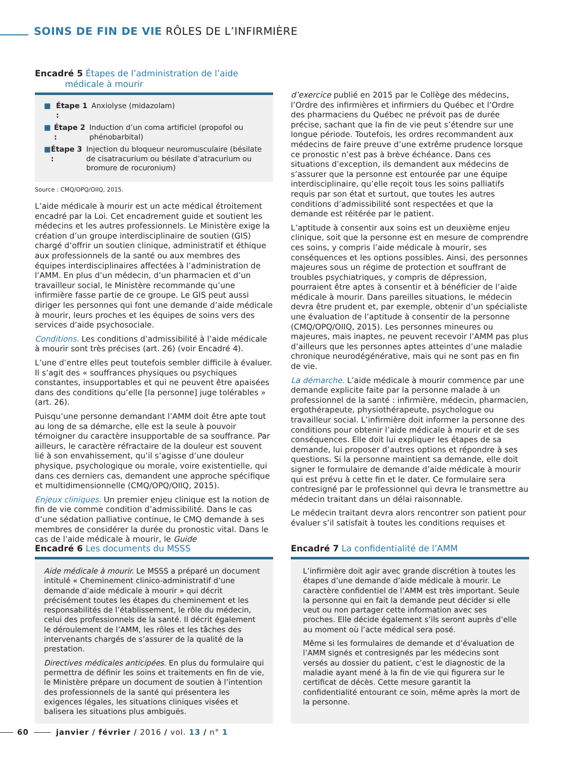SOINS DE FIN DE VIE RÔLES DE L’INFIRMIÈRE
Encadré 5 Étapes de l’administration de l’aide
médicale à mourir
■ Étape 1 : Anxiolyse (midazolam)
■ Étape 2 : Induction d’un coma artificiel (propofol ou phénobarbital)
■ Étape 3 : Injection du bloqueur neuromusculaire (bésilate de cisatracurium ou bésilate d’atracurium ou bromure de rocuronium)
Source : CMQ/OPQ/OIIQ, 2015.
L’aide médicale à mourir est un acte médical étroitement encadré par la Loi. Cet encadrement guide et soutient les médecins et les autres professionnels. Le Ministère exige la création d’un groupe interdisciplinaire de soutien (GIS) chargé d’offrir un soutien clinique, administratif et éthique aux professionnels de la santé ou aux membres des équipes interdisciplinaires affectées à l’administration de l’AMM. En plus d’un médecin, d’un pharmacien et d’un travailleur social, le Ministère recommande qu’une infirmière fasse partie de ce groupe. Le GIS peut aussi diriger les personnes qui font une demande d’aide médicale à mourir, leurs proches et les équipes de soins vers des services d’aide psychosociale.
Conditions. Les conditions d’admissibilité à l’aide médicale à mourir sont très précises (art. 26) (voir Encadré 4).
L’une d’entre elles peut toutefois sembler difficile à évaluer. Il s’agit des « souffrances physiques ou psychiques constantes, insupportables et qui ne peuvent être apaisées dans des conditions qu’elle [la personne] juge tolérables » (art. 26).
Puisqu’une personne demandant l’AMM doit être apte tout au long de sa démarche, elle est la seule à pouvoir témoigner du caractère insupportable de sa souffrance. Par ailleurs, le caractère réfractaire de la douleur est souvent lié à son envahissement, qu’il s’agisse d’une douleur physique, psychologique ou morale, voire existentielle, qui dans ces derniers cas, demandent une approche spécifique et multidimensionnelle (CMQ/OPQ/OIIQ, 2015).
Enjeux cliniques. Un premier enjeu clinique est la notion de fin de vie comme condition d’admissibilité. Dans le cas d’une sédation palliative continue, le CMQ demande à ses membres de considérer la durée du pronostic vital. Dans le cas de l’aide médicale à mourir, le Guide
d’exercice publié en 2015 par le Collège des médecins, l’Ordre des infirmières et infirmiers du Québec et l’Ordre des pharmaciens du Québec ne prévoit pas de durée précise, sachant que la fin de vie peut s’étendre sur une longue période. Toutefois, les ordres recommandent aux médecins de faire preuve d’une extrême prudence lorsque ce pronostic n’est pas à brève échéance. Dans ces situations d’exception, ils demandent aux médecins de s’assurer que la personne est entourée par une équipe interdisciplinaire, qu’elle reçoit tous les soins palliatifs requis par son état et surtout, que toutes les autres conditions d’admissibilité sont respectées et que la demande est réitérée par le patient.
L’aptitude à consentir aux soins est un deuxième enjeu clinique, soit que la personne est en mesure de comprendre ces soins, y compris l’aide médicale à mourir, ses conséquences et les options possibles. Ainsi, des personnes majeures sous un régime de protection et souffrant de troubles psychiatriques, y compris de dépression, pourraient être aptes à consentir et à bénéficier de l’aide médicale à mourir. Dans pareilles situations, le médecin devra être prudent et, par exemple, obtenir d’un spécialiste une évaluation de l’aptitude à consentir de la personne (CMQ/OPQ/OIIQ, 2015). Les personnes mineures ou majeures, mais inaptes, ne peuvent recevoir l’AMM pas plus d’ailleurs que les personnes aptes atteintes d’une maladie chronique neurodégénérative, mais qui ne sont pas en fin de vie.
La démarche. L’aide médicale à mourir commence par une demande explicite faite par la personne malade à un professionnel de la santé : infirmière, médecin, pharmacien, ergothérapeute, physiothérapeute, psychologue ou travailleur social. L’infirmière doit informer la personne des conditions pour obtenir l’aide médicale à mourir et de ses conséquences. Elle doit lui expliquer les étapes de sa demande, lui proposer d’autres options et répondre à ses questions. Si la personne maintient sa demande, elle doit signer le formulaire de demande d’aide médicale à mourir qui est prévu à cette fin et le dater. Ce formulaire sera contresigné par le professionnel qui devra le transmettre au médecin traitant dans un délai raisonnable.
Le médecin traitant devra alors rencontrer son patient pour évaluer s’il satisfait à toutes les conditions requises et
Encadré 6 Les documents du MSSS
Aide médicale à mourir. Le MSSS a préparé un document intitulé « Cheminement clinico-administratif d’une demande d’aide médicale à mourir » qui décrit précisément toutes les étapes du cheminement et les responsabilités de l’établissement, le rôle du médecin, celui des professionnels de la santé. Il décrit également le déroulement de l’AMM, les rôles et les tâches des intervenants chargés de s’assurer de la qualité de la prestation.
Directives médicales anticipées. En plus du formulaire qui permettra de définir les soins et traitements en fin de vie, le Ministère prépare un document de soutien à l’intention des professionnels de la santé qui présentera les exigences légales, les situations cliniques visées et balisera les situations plus ambiguës.
Encadré 7 La confidentialité de l’AMM
L’infirmière doit agir avec grande discrétion à toutes les étapes d’une demande d’aide médicale à mourir. Le caractère confidentiel de l’AMM est très important. Seule la personne qui en fait la demande peut décider si elle veut ou non partager cette information avec ses proches. Elle décide également s’ils seront auprès d’elle au moment où l’acte médical sera posé.
Même si les formulaires de demande et d’évaluation de l’AMM signés et contresignés par les médecins sont versés au dossier du patient, c’est le diagnostic de la maladie ayant mené à la fin de vie qui figurera sur le certificat de décès. Cette mesure garantit la confidentialité entourant ce soin, même après la mort de la personne.
60 janvier / février / 2016 / vol. 13 / n° 1